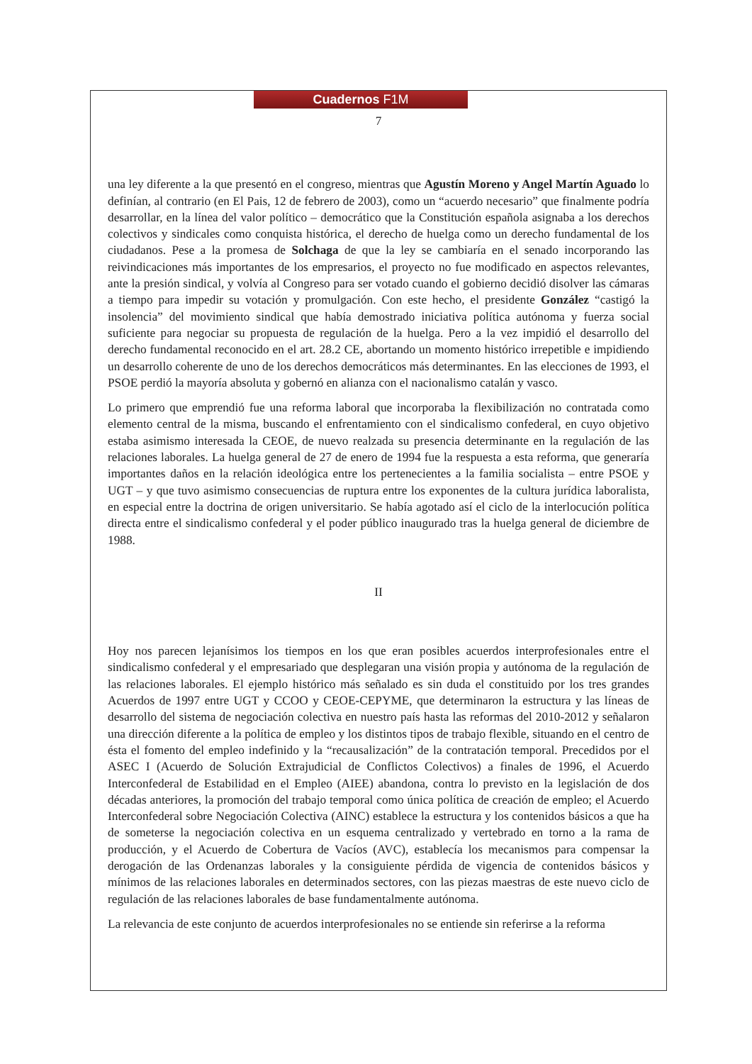Cuadernos F1M
7
una ley diferente a la que presentó en el congreso, mientras que Agustín Moreno y Angel Martín Aguado lo definían, al contrario (en El Pais, 12 de febrero de 2003), como un “acuerdo necesario” que finalmente podría desarrollar, en la línea del valor político – democrático que la Constitución española asignaba a los derechos colectivos y sindicales como conquista histórica, el derecho de huelga como un derecho fundamental de los ciudadanos. Pese a la promesa de Solchaga de que la ley se cambiaría en el senado incorporando las reivindicaciones más importantes de los empresarios, el proyecto no fue modificado en aspectos relevantes, ante la presión sindical, y volvía al Congreso para ser votado cuando el gobierno decidió disolver las cámaras a tiempo para impedir su votación y promulgación. Con este hecho, el presidente González “castigó la insolencia” del movimiento sindical que había demostrado iniciativa política autónoma y fuerza social suficiente para negociar su propuesta de regulación de la huelga. Pero a la vez impidió el desarrollo del derecho fundamental reconocido en el art. 28.2 CE, abortando un momento histórico irrepetible e impidiendo un desarrollo coherente de uno de los derechos democráticos más determinantes. En las elecciones de 1993, el PSOE perdió la mayoría absoluta y gobernó en alianza con el nacionalismo catalán y vasco.
Lo primero que emprendió fue una reforma laboral que incorporaba la flexibilización no contratada como elemento central de la misma, buscando el enfrentamiento con el sindicalismo confederal, en cuyo objetivo estaba asimismo interesada la CEOE, de nuevo realzada su presencia determinante en la regulación de las relaciones laborales. La huelga general de 27 de enero de 1994 fue la respuesta a esta reforma, que generaría importantes daños en la relación ideológica entre los pertenecientes a la familia socialista – entre PSOE y UGT – y que tuvo asimismo consecuencias de ruptura entre los exponentes de la cultura jurídica laboralista, en especial entre la doctrina de origen universitario. Se había agotado así el ciclo de la interlocución política directa entre el sindicalismo confederal y el poder público inaugurado tras la huelga general de diciembre de 1988.
II
Hoy nos parecen lejanísimos los tiempos en los que eran posibles acuerdos interprofesionales entre el sindicalismo confederal y el empresariado que desplegaran una visión propia y autónoma de la regulación de las relaciones laborales. El ejemplo histórico más señalado es sin duda el constituido por los tres grandes Acuerdos de 1997 entre UGT y CCOO y CEOE-CEPYME, que determinaron la estructura y las líneas de desarrollo del sistema de negociación colectiva en nuestro país hasta las reformas del 2010-2012 y señalaron una dirección diferente a la política de empleo y los distintos tipos de trabajo flexible, situando en el centro de ésta el fomento del empleo indefinido y la “recausalización” de la contratación temporal. Precedidos por el ASEC I (Acuerdo de Solución Extrajudicial de Conflictos Colectivos) a finales de 1996, el Acuerdo Interconfederal de Estabilidad en el Empleo (AIEE) abandona, contra lo previsto en la legislación de dos décadas anteriores, la promoción del trabajo temporal como única política de creación de empleo; el Acuerdo Interconfederal sobre Negociación Colectiva (AINC) establece la estructura y los contenidos básicos a que ha de someterse la negociación colectiva en un esquema centralizado y vertebrado en torno a la rama de producción, y el Acuerdo de Cobertura de Vacíos (AVC), establecía los mecanismos para compensar la derogación de las Ordenanzas laborales y la consiguiente pérdida de vigencia de contenidos básicos y mínimos de las relaciones laborales en determinados sectores, con las piezas maestras de este nuevo ciclo de regulación de las relaciones laborales de base fundamentalmente autónoma.
La relevancia de este conjunto de acuerdos interprofesionales no se entiende sin referirse a la reforma